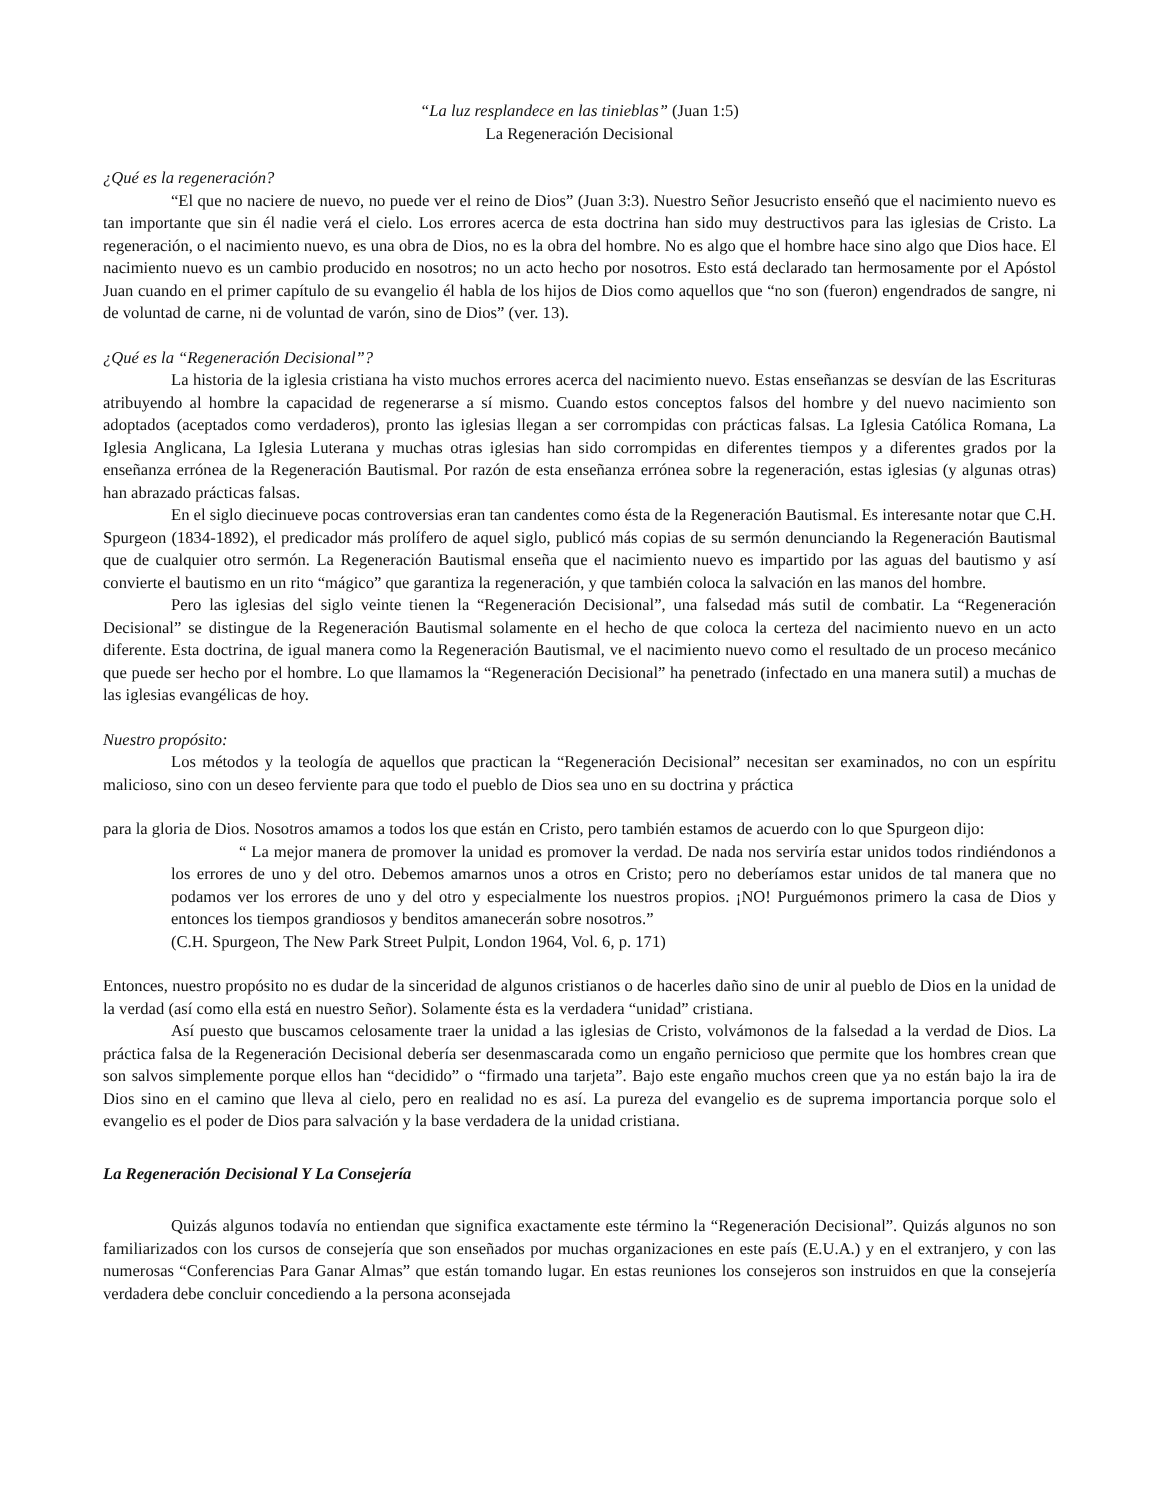“La luz resplandece en las tinieblas” (Juan 1:5)
La Regeneración Decisional
¿Qué es la regeneración?
“El que no naciere de nuevo, no puede ver el reino de Dios” (Juan 3:3). Nuestro Señor Jesucristo enseñó que el nacimiento nuevo es tan importante que sin él nadie verá el cielo. Los errores acerca de esta doctrina han sido muy destructivos para las iglesias de Cristo. La regeneración, o el nacimiento nuevo, es una obra de Dios, no es la obra del hombre. No es algo que el hombre hace sino algo que Dios hace. El nacimiento nuevo es un cambio producido en nosotros; no un acto hecho por nosotros. Esto está declarado tan hermosamente por el Apóstol Juan cuando en el primer capítulo de su evangelio él habla de los hijos de Dios como aquellos que “no son (fueron) engendrados de sangre, ni de voluntad de carne, ni de voluntad de varón, sino de Dios” (ver. 13).
¿Qué es la “Regeneración Decisional”?
La historia de la iglesia cristiana ha visto muchos errores acerca del nacimiento nuevo. Estas enseñanzas se desvían de las Escrituras atribuyendo al hombre la capacidad de regenerarse a sí mismo. Cuando estos conceptos falsos del hombre y del nuevo nacimiento son adoptados (aceptados como verdaderos), pronto las iglesias llegan a ser corrompidas con prácticas falsas. La Iglesia Católica Romana, La Iglesia Anglicana, La Iglesia Luterana y muchas otras iglesias han sido corrompidas en diferentes tiempos y a diferentes grados por la enseñanza errónea de la Regeneración Bautismal. Por razón de esta enseñanza errónea sobre la regeneración, estas iglesias (y algunas otras) han abrazado prácticas falsas.
En el siglo diecinueve pocas controversias eran tan candentes como ésta de la Regeneración Bautismal. Es interesante notar que C.H. Spurgeon (1834-1892), el predicador más prolífero de aquel siglo, publicó más copias de su sermón denunciando la Regeneración Bautismal que de cualquier otro sermón. La Regeneración Bautismal enseña que el nacimiento nuevo es impartido por las aguas del bautismo y así convierte el bautismo en un rito “mágico” que garantiza la regeneración, y que también coloca la salvación en las manos del hombre.
Pero las iglesias del siglo veinte tienen la “Regeneración Decisional”, una falsedad más sutil de combatir. La “Regeneración Decisional” se distingue de la Regeneración Bautismal solamente en el hecho de que coloca la certeza del nacimiento nuevo en un acto diferente. Esta doctrina, de igual manera como la Regeneración Bautismal, ve el nacimiento nuevo como el resultado de un proceso mecánico que puede ser hecho por el hombre. Lo que llamamos la “Regeneración Decisional” ha penetrado (infectado en una manera sutil) a muchas de las iglesias evangélicas de hoy.
Nuestro propósito:
Los métodos y la teología de aquellos que practican la “Regeneración Decisional” necesitan ser examinados, no con un espíritu malicioso, sino con un deseo ferviente para que todo el pueblo de Dios sea uno en su doctrina y práctica
para la gloria de Dios. Nosotros amamos a todos los que están en Cristo, pero también estamos de acuerdo con lo que Spurgeon dijo:
“ La mejor manera de promover la unidad es promover la verdad. De nada nos serviría estar unidos todos rindiéndonos a los errores de uno y del otro. Debemos amarnos unos a otros en Cristo; pero no deberíamos estar unidos de tal manera que no podamos ver los errores de uno y del otro y especialmente los nuestros propios. ¡NO! Purguémonos primero la casa de Dios y entonces los tiempos grandiosos y benditos amanecerán sobre nosotros.”
(C.H. Spurgeon, The New Park Street Pulpit, London 1964, Vol. 6, p. 171)
Entonces, nuestro propósito no es dudar de la sinceridad de algunos cristianos o de hacerles daño sino de unir al pueblo de Dios en la unidad de la verdad (así como ella está en nuestro Señor). Solamente ésta es la verdadera “unidad” cristiana.
Así puesto que buscamos celosamente traer la unidad a las iglesias de Cristo, volvámonos de la falsedad a la verdad de Dios. La práctica falsa de la Regeneración Decisional debería ser desenmascarada como un engaño pernicioso que permite que los hombres crean que son salvos simplemente porque ellos han “decidido” o “firmado una tarjeta”. Bajo este engaño muchos creen que ya no están bajo la ira de Dios sino en el camino que lleva al cielo, pero en realidad no es así. La pureza del evangelio es de suprema importancia porque solo el evangelio es el poder de Dios para salvación y la base verdadera de la unidad cristiana.
La Regeneración Decisional Y La Consejería
Quizás algunos todavía no entiendan que significa exactamente este término la “Regeneración Decisional”. Quizás algunos no son familiarizados con los cursos de consejería que son enseñados por muchas organizaciones en este país (E.U.A.) y en el extranjero, y con las numerosas “Conferencias Para Ganar Almas” que están tomando lugar. En estas reuniones los consejeros son instruidos en que la consejería verdadera debe concluir concediendo a la persona aconsejada